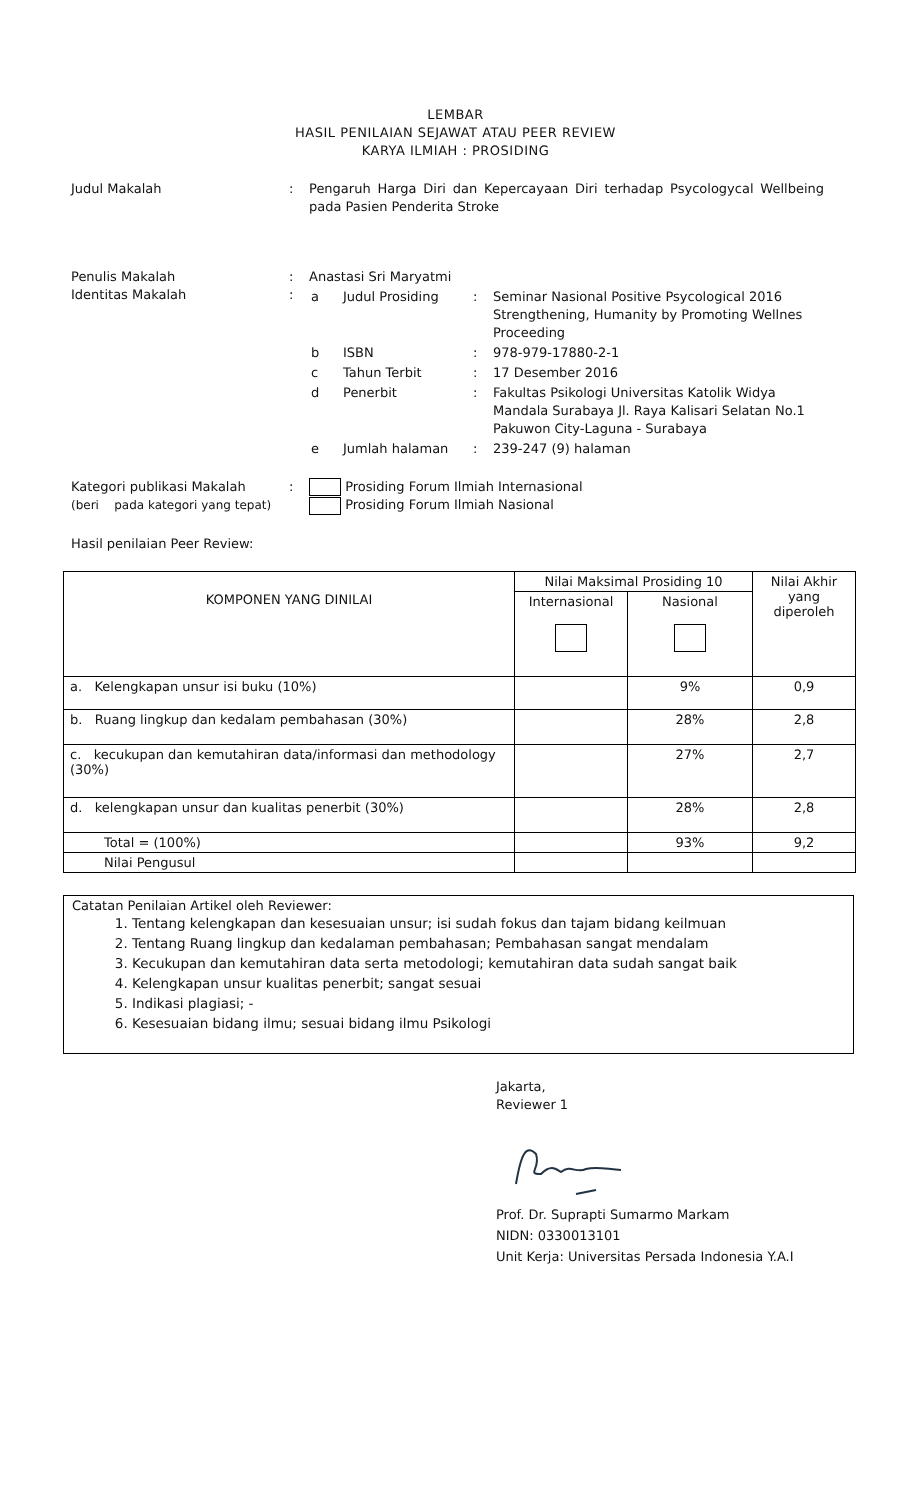LEMBAR
HASIL PENILAIAN SEJAWAT ATAU PEER REVIEW
KARYA ILMIAH : PROSIDING
Judul Makalah : Pengaruh Harga Diri dan Kepercayaan Diri terhadap Psycologycal Wellbeing pada Pasien Penderita Stroke
Penulis Makalah : Anastasi Sri Maryatmi
Identitas Makalah :
| a | Judul Prosiding | : | Seminar Nasional Positive Psycological 2016 Strengthening, Humanity by Promoting Wellnes Proceeding |
| b | ISBN | : | 978-979-17880-2-1 |
| c | Tahun Terbit | : | 17 Desember 2016 |
| d | Penerbit | : | Fakultas Psikologi Universitas Katolik Widya Mandala Surabaya Jl. Raya Kalisari Selatan No.1 Pakuwon City-Laguna - Surabaya |
| e | Jumlah halaman | : | 239-247 (9) halaman |
Kategori publikasi Makalah
(beri pada kategori yang tepat)
: Prosiding Forum Ilmiah Internasional
Prosiding Forum Ilmiah Nasional
Hasil penilaian Peer Review:
| KOMPONEN YANG DINILAI | Nilai Maksimal Prosiding 10 | | Nilai Akhir yang diperoleh |
| --- | --- | --- | --- |
| | Internasional | Nasional | |
| a. Kelengkapan unsur isi buku (10%) | | 9% | 0,9 |
| b. Ruang lingkup dan kedalam pembahasan (30%) | | 28% | 2,8 |
| c. kecukupan dan kemutahiran data/informasi dan methodology (30%) | | 27% | 2,7 |
| d. kelengkapan unsur dan kualitas penerbit (30%) | | 28% | 2,8 |
| Total = (100%) | | 93% | 9,2 |
| Nilai Pengusul | | | |
Catatan Penilaian Artikel oleh Reviewer:
1. Tentang kelengkapan dan kesesuaian unsur; isi sudah fokus dan tajam bidang keilmuan
2. Tentang Ruang lingkup dan kedalaman pembahasan; Pembahasan sangat mendalam
3. Kecukupan dan kemutahiran data serta metodologi; kemutahiran data sudah sangat baik
4. Kelengkapan unsur kualitas penerbit; sangat sesuai
5. Indikasi plagiasi; -
6. Kesesuaian bidang ilmu; sesuai bidang ilmu Psikologi
Jakarta,
Reviewer 1
Prof. Dr. Suprapti Sumarmo Markam
NIDN: 0330013101
Unit Kerja: Universitas Persada Indonesia Y.A.I